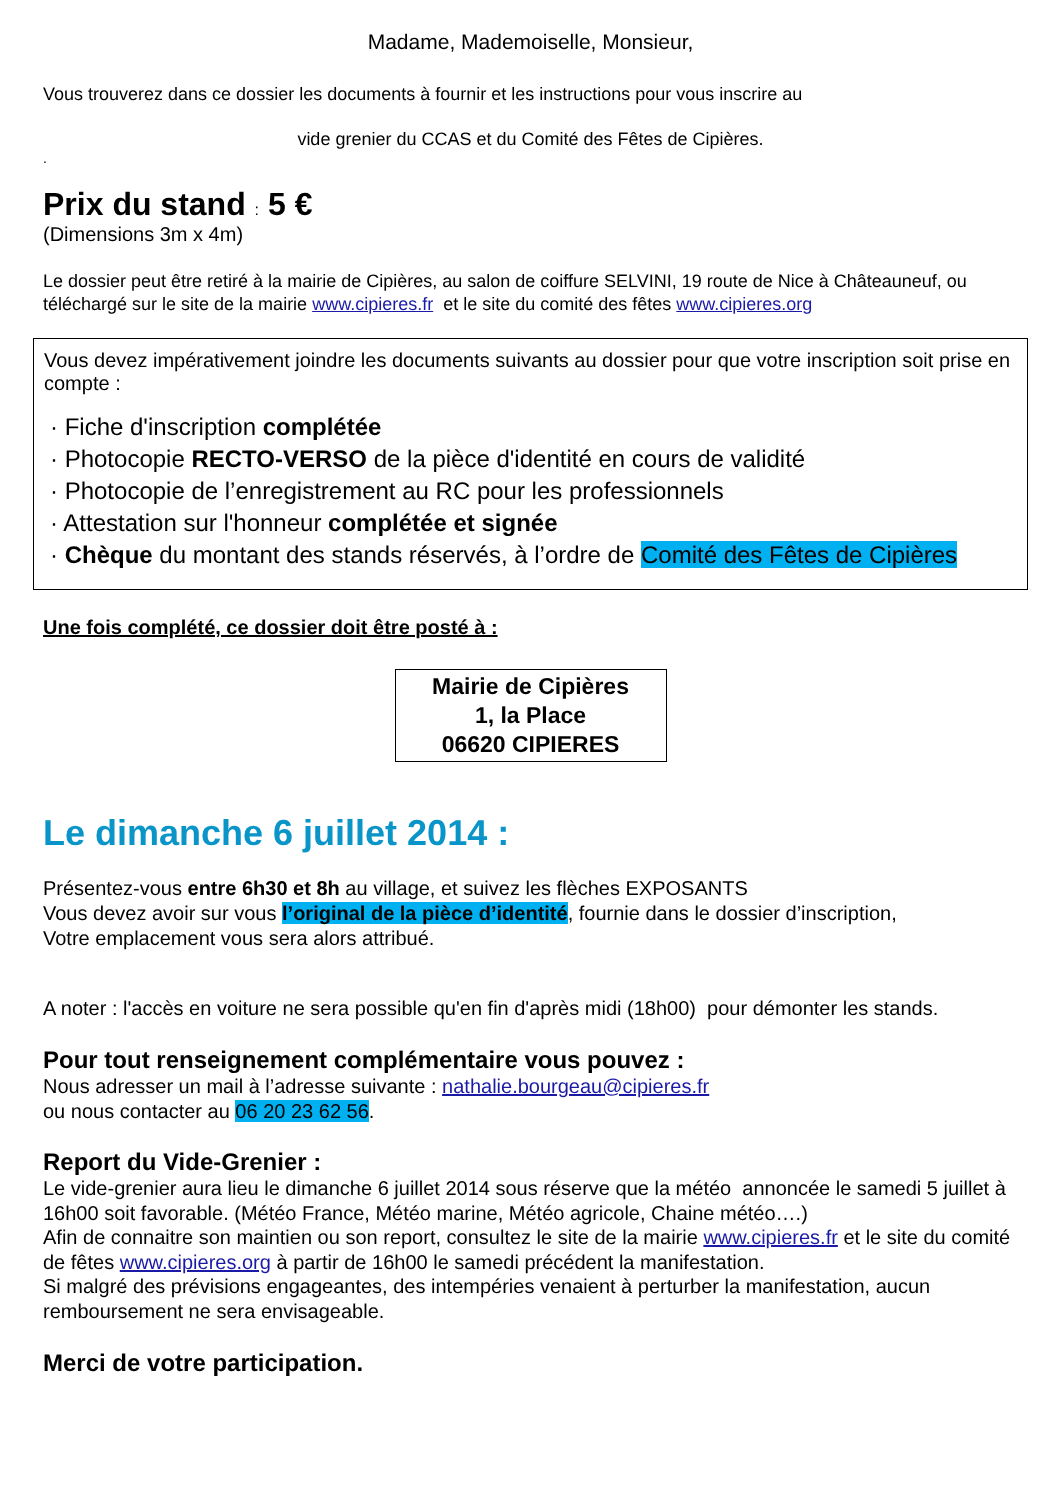Madame, Mademoiselle, Monsieur,
Vous trouverez dans ce dossier les documents à fournir et les instructions pour vous inscrire au
vide grenier du CCAS et du Comité des Fêtes de Cipières.
.
Prix du stand : 5 €
(Dimensions 3m x 4m)
Le dossier peut être retiré à la mairie de Cipières, au salon de coiffure SELVINI, 19 route de Nice à Châteauneuf, ou téléchargé sur le site de la mairie www.cipieres.fr et le site du comité des fêtes www.cipieres.org
Vous devez impérativement joindre les documents suivants au dossier pour que votre inscription soit prise en compte :
· Fiche d'inscription complétée
· Photocopie RECTO-VERSO de la pièce d'identité en cours de validité
· Photocopie de l’enregistrement au RC pour les professionnels
· Attestation sur l'honneur complétée et signée
· Chèque du montant des stands réservés, à l’ordre de Comité des Fêtes de Cipières
Une fois complété, ce dossier doit être posté à :
Mairie de Cipières
1, la Place
06620 CIPIERES
Le dimanche 6 juillet 2014 :
Présentez-vous entre 6h30 et 8h au village, et suivez les flèches EXPOSANTS
Vous devez avoir sur vous l’original de la pièce d’identité, fournie dans le dossier d’inscription,
Votre emplacement vous sera alors attribué.
A noter : l'accès en voiture ne sera possible qu'en fin d'après midi (18h00) pour démonter les stands.
Pour tout renseignement complémentaire vous pouvez :
Nous adresser un mail à l’adresse suivante : nathalie.bourgeau@cipieres.fr
ou nous contacter au 06 20 23 62 56.
Report du Vide-Grenier :
Le vide-grenier aura lieu le dimanche 6 juillet 2014 sous réserve que la météo annoncée le samedi 5 juillet à 16h00 soit favorable. (Météo France, Météo marine, Météo agricole, Chaine météo….)
Afin de connaitre son maintien ou son report, consultez le site de la mairie www.cipieres.fr et le site du comité de fêtes www.cipieres.org à partir de 16h00 le samedi précédent la manifestation.
Si malgré des prévisions engageantes, des intempéries venaient à perturber la manifestation, aucun remboursement ne sera envisageable.
Merci de votre participation.